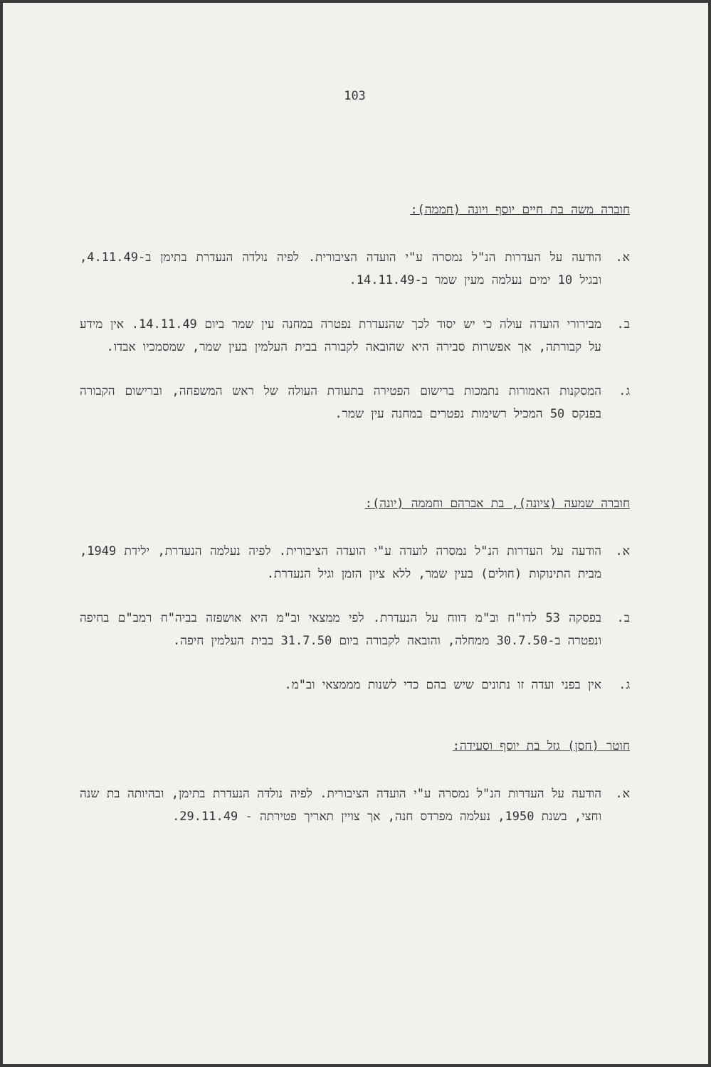103
חוברה משה בת חיים יוסף ויונה (חממה):
א. הודעה על העדרות הנ"ל נמסרה ע"י הועדה הציבורית. לפיה נולדה הנעדרת בתימן ב-4.11.49, ובגיל 10 ימים נעלמה מעין שמר ב-14.11.49.
ב. מבירורי הועדה עולה כי יש יסוד לכך שהנעדרת נפטרה במחנה עין שמר ביום 14.11.49. אין מידע על קבורתה, אך אפשרות סבירה היא שהובאה לקבורה בבית העלמין בעין שמר, שמסמכיו אבדו.
ג. המסקנות האמורות נתמכות ברישום הפטירה בתעודת העולה של ראש המשפחה, וברישום הקבורה בפנקס 50 המכיל רשימות נפטרים במחנה עין שמר.
חוברה שמעה (ציונה), בת אברהם וחממה (יונה):
א. הודעה על העדרות הנ"ל נמסרה לועדה ע"י הועדה הציבורית. לפיה נעלמה הנעדרת, ילידת 1949, מבית התינוקות (חולים) בעין שמר, ללא ציון הזמן וגיל הנעדרת.
ב. בפסקה 53 לדו"ח וב"מ דווח על הנעדרת. לפי ממצאי וב"מ היא אושפזה בביה"ח רמב"ם בחיפה ונפטרה ב-30.7.50 ממחלה, והובאה לקבורה ביום 31.7.50 בבית העלמין חיפה.
ג. אין בפני ועדה זו נתונים שיש בהם כדי לשנות מממצאי וב"מ.
חוטר (חסן) גזל בת יוסף וסעידה:
א. הודעה על העדרות הנ"ל נמסרה ע"י הועדה הציבורית. לפיה נולדה הנעדרת בתימן, ובהיותה בת שנה וחצי, בשנת 1950, נעלמה מפרדס חנה, אך צויין תאריך פטירתה - 29.11.49.